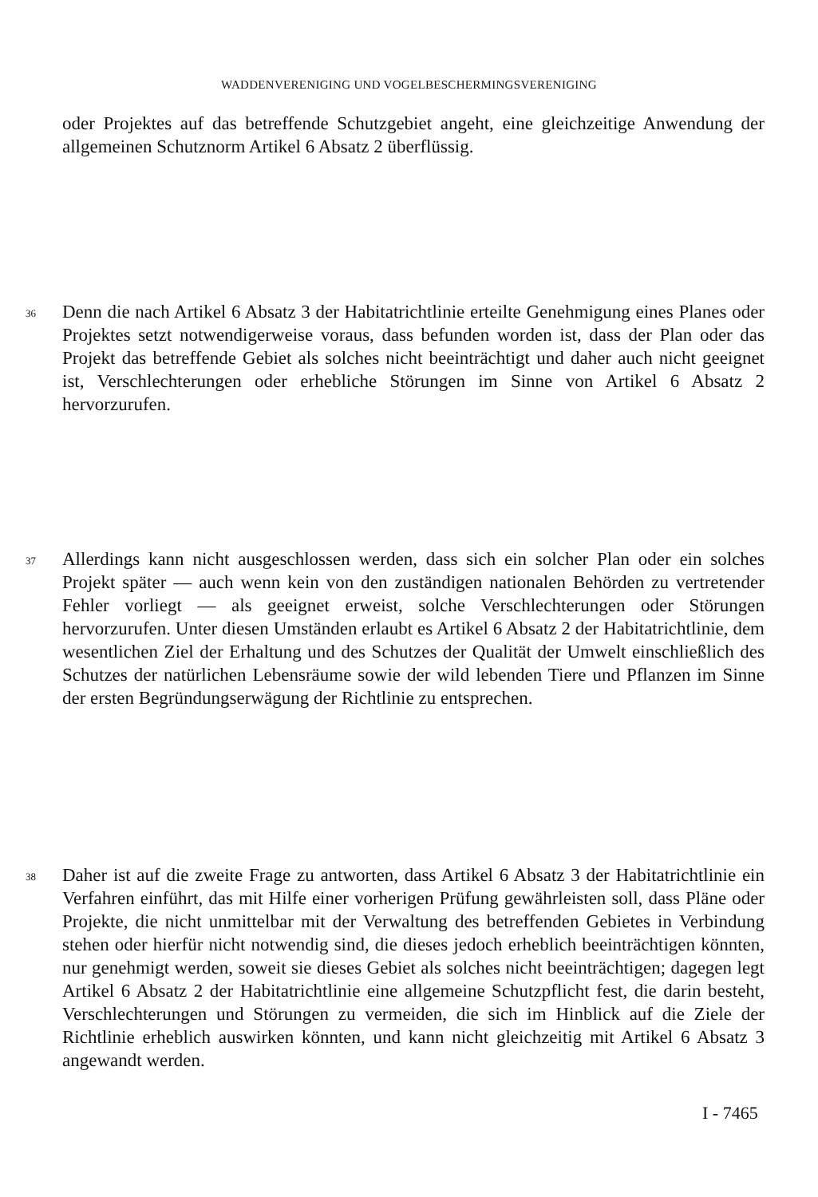WADDENVERENIGING UND VOGELBESCHERMINGSVERENIGING
oder Projektes auf das betreffende Schutzgebiet angeht, eine gleichzeitige Anwendung der allgemeinen Schutznorm Artikel 6 Absatz 2 überflüssig.
36 Denn die nach Artikel 6 Absatz 3 der Habitatrichtlinie erteilte Genehmigung eines Planes oder Projektes setzt notwendigerweise voraus, dass befunden worden ist, dass der Plan oder das Projekt das betreffende Gebiet als solches nicht beeinträchtigt und daher auch nicht geeignet ist, Verschlechterungen oder erhebliche Störungen im Sinne von Artikel 6 Absatz 2 hervorzurufen.
37 Allerdings kann nicht ausgeschlossen werden, dass sich ein solcher Plan oder ein solches Projekt später — auch wenn kein von den zuständigen nationalen Behörden zu vertretender Fehler vorliegt — als geeignet erweist, solche Verschlechterungen oder Störungen hervorzurufen. Unter diesen Umständen erlaubt es Artikel 6 Absatz 2 der Habitatrichtlinie, dem wesentlichen Ziel der Erhaltung und des Schutzes der Qualität der Umwelt einschließlich des Schutzes der natürlichen Lebensräume sowie der wild lebenden Tiere und Pflanzen im Sinne der ersten Begründungserwägung der Richtlinie zu entsprechen.
38 Daher ist auf die zweite Frage zu antworten, dass Artikel 6 Absatz 3 der Habitatrichtlinie ein Verfahren einführt, das mit Hilfe einer vorherigen Prüfung gewährleisten soll, dass Pläne oder Projekte, die nicht unmittelbar mit der Verwaltung des betreffenden Gebietes in Verbindung stehen oder hierfür nicht notwendig sind, die dieses jedoch erheblich beeinträchtigen könnten, nur genehmigt werden, soweit sie dieses Gebiet als solches nicht beeinträchtigen; dagegen legt Artikel 6 Absatz 2 der Habitatrichtlinie eine allgemeine Schutzpflicht fest, die darin besteht, Verschlechterungen und Störungen zu vermeiden, die sich im Hinblick auf die Ziele der Richtlinie erheblich auswirken könnten, und kann nicht gleichzeitig mit Artikel 6 Absatz 3 angewandt werden.
I - 7465